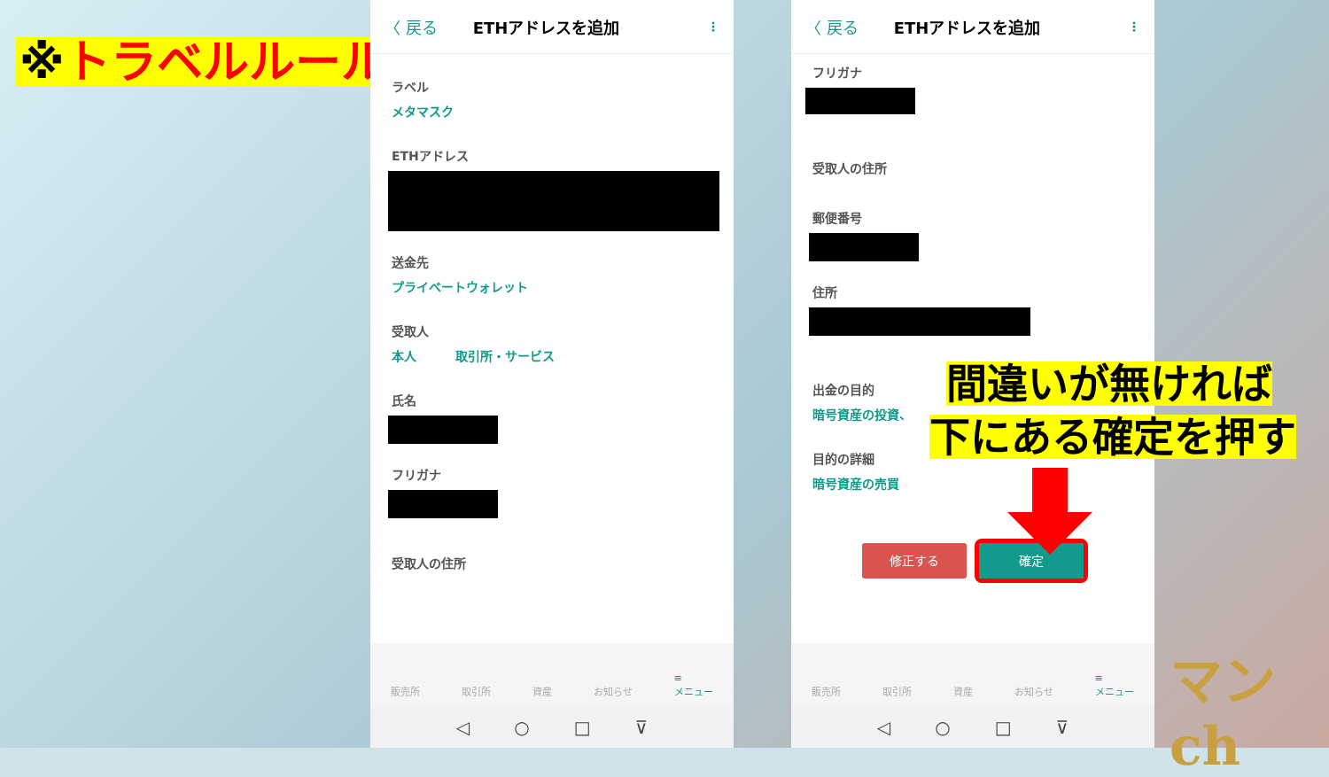※トラベルルール
〈 戻る ETHアドレスを追加 ⋮
ラベル
メタマスク
ETHアドレス
送金先
プライベートウォレット
受取人
本人 取引所・サービス
氏名
フリガナ
受取人の住所
販売所 取引所 資産 お知らせ ≡
メニュー
◁ ○ □ ⊽
〈 戻る ETHアドレスを追加 ⋮
フリガナ
受取人の住所
郵便番号
住所
出金の目的
暗号資産の投資、
目的の詳細
暗号資産の売買
修正する 確定
販売所 取引所 資産 お知らせ ≡
メニュー
◁ ○ □ ⊽
間違いが無ければ
下にある確定を押す
マンch